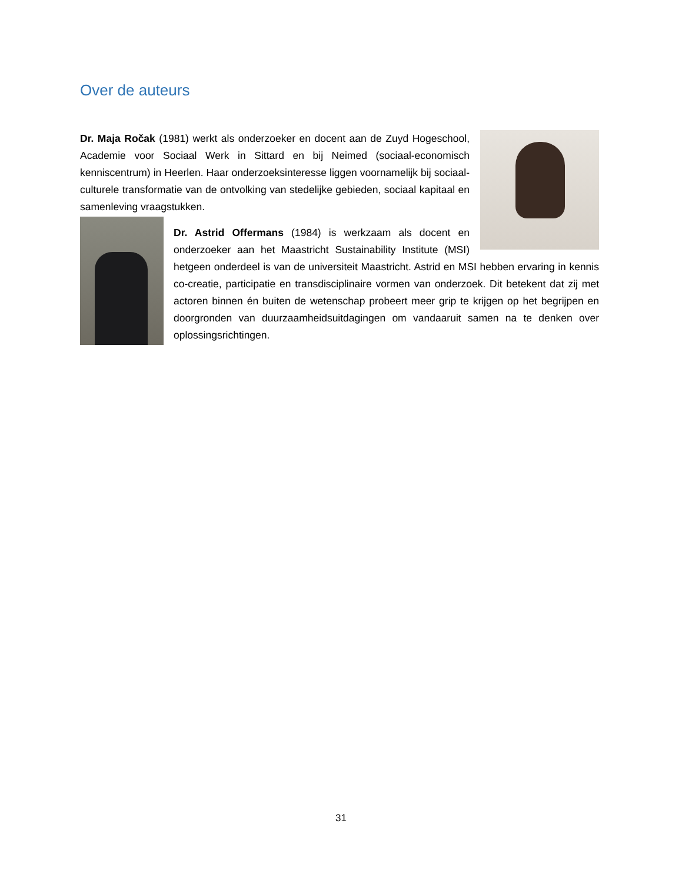Over de auteurs
Dr. Maja Ročak (1981) werkt als onderzoeker en docent aan de Zuyd Hogeschool, Academie voor Sociaal Werk in Sittard en bij Neimed (sociaal-economisch kenniscentrum) in Heerlen. Haar onderzoeksinteresse liggen voornamelijk bij sociaal-culturele transformatie van de ontvolking van stedelijke gebieden, sociaal kapitaal en samenleving vraagstukken.
Dr. Astrid Offermans (1984) is werkzaam als docent en onderzoeker aan het Maastricht Sustainability Institute (MSI) hetgeen onderdeel is van de universiteit Maastricht. Astrid en MSI hebben ervaring in kennis co-creatie, participatie en transdisciplinaire vormen van onderzoek. Dit betekent dat zij met actoren binnen én buiten de wetenschap probeert meer grip te krijgen op het begrijpen en doorgronden van duurzaamheidsuitdagingen om vandaaruit samen na te denken over oplossingsrichtingen.
31